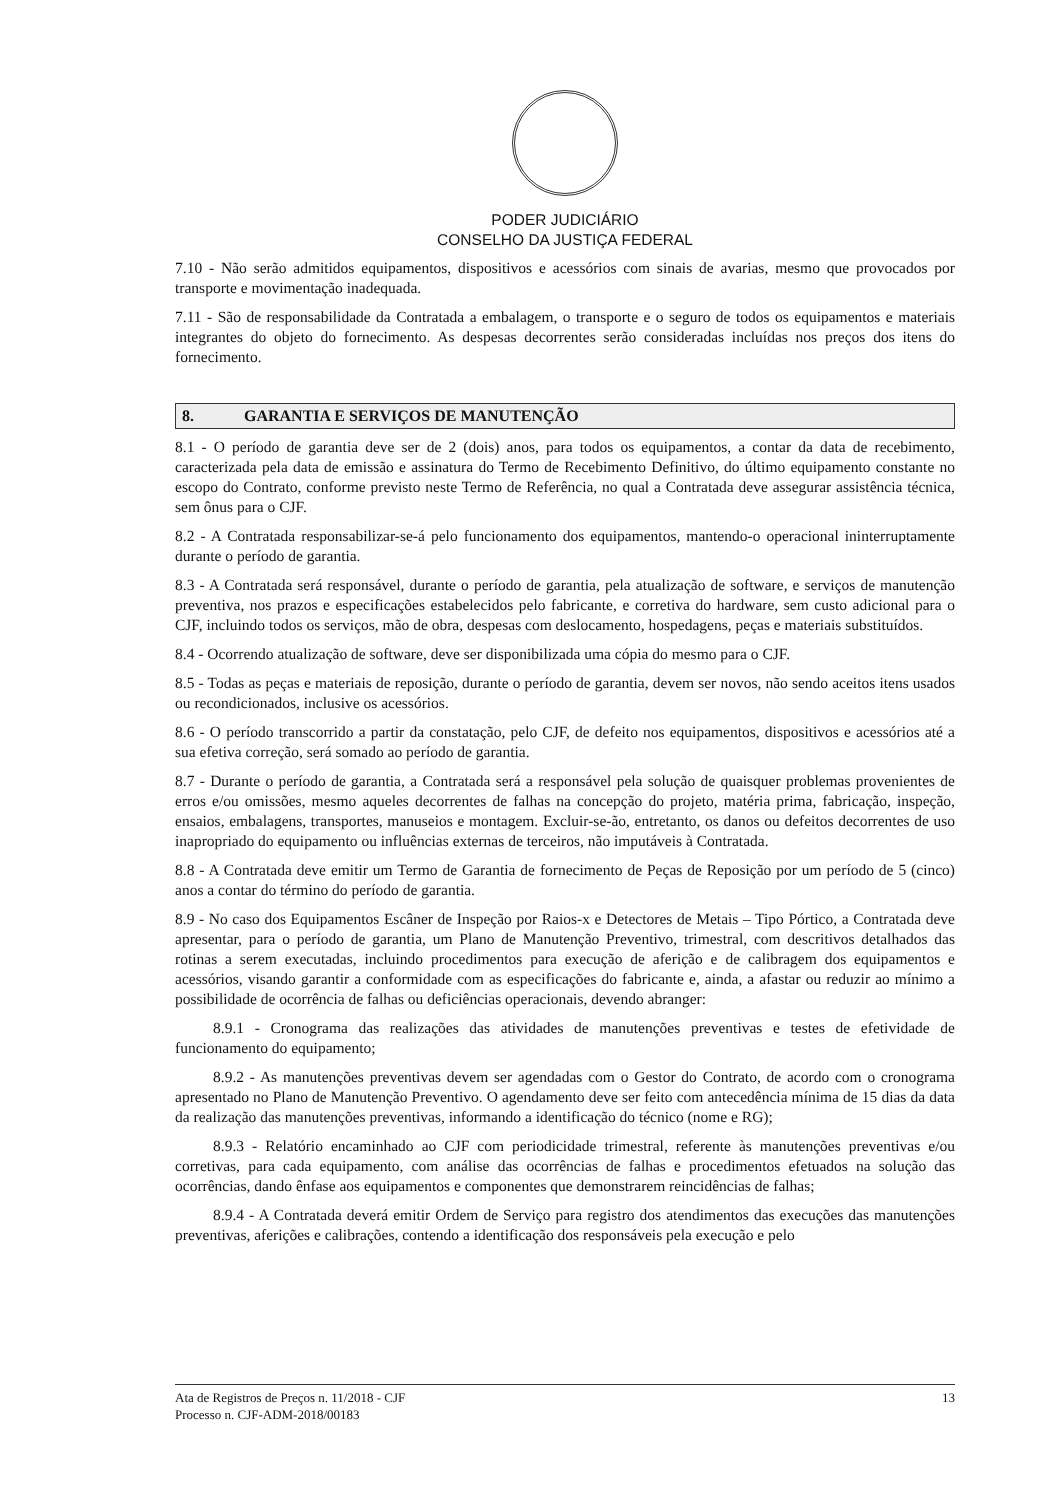PODER JUDICIÁRIO
CONSELHO DA JUSTIÇA FEDERAL
7.10 - Não serão admitidos equipamentos, dispositivos e acessórios com sinais de avarias, mesmo que provocados por transporte e movimentação inadequada.
7.11 - São de responsabilidade da Contratada a embalagem, o transporte e o seguro de todos os equipamentos e materiais integrantes do objeto do fornecimento. As despesas decorrentes serão consideradas incluídas nos preços dos itens do fornecimento.
8. GARANTIA E SERVIÇOS DE MANUTENÇÃO
8.1 - O período de garantia deve ser de 2 (dois) anos, para todos os equipamentos, a contar da data de recebimento, caracterizada pela data de emissão e assinatura do Termo de Recebimento Definitivo, do último equipamento constante no escopo do Contrato, conforme previsto neste Termo de Referência, no qual a Contratada deve assegurar assistência técnica, sem ônus para o CJF.
8.2 - A Contratada responsabilizar-se-á pelo funcionamento dos equipamentos, mantendo-o operacional ininterruptamente durante o período de garantia.
8.3 - A Contratada será responsável, durante o período de garantia, pela atualização de software, e serviços de manutenção preventiva, nos prazos e especificações estabelecidos pelo fabricante, e corretiva do hardware, sem custo adicional para o CJF, incluindo todos os serviços, mão de obra, despesas com deslocamento, hospedagens, peças e materiais substituídos.
8.4 - Ocorrendo atualização de software, deve ser disponibilizada uma cópia do mesmo para o CJF.
8.5 - Todas as peças e materiais de reposição, durante o período de garantia, devem ser novos, não sendo aceitos itens usados ou recondicionados, inclusive os acessórios.
8.6 - O período transcorrido a partir da constatação, pelo CJF, de defeito nos equipamentos, dispositivos e acessórios até a sua efetiva correção, será somado ao período de garantia.
8.7 - Durante o período de garantia, a Contratada será a responsável pela solução de quaisquer problemas provenientes de erros e/ou omissões, mesmo aqueles decorrentes de falhas na concepção do projeto, matéria prima, fabricação, inspeção, ensaios, embalagens, transportes, manuseios e montagem. Excluir-se-ão, entretanto, os danos ou defeitos decorrentes de uso inapropriado do equipamento ou influências externas de terceiros, não imputáveis à Contratada.
8.8 - A Contratada deve emitir um Termo de Garantia de fornecimento de Peças de Reposição por um período de 5 (cinco) anos a contar do término do período de garantia.
8.9 - No caso dos Equipamentos Escâner de Inspeção por Raios-x e Detectores de Metais – Tipo Pórtico, a Contratada deve apresentar, para o período de garantia, um Plano de Manutenção Preventivo, trimestral, com descritivos detalhados das rotinas a serem executadas, incluindo procedimentos para execução de aferição e de calibragem dos equipamentos e acessórios, visando garantir a conformidade com as especificações do fabricante e, ainda, a afastar ou reduzir ao mínimo a possibilidade de ocorrência de falhas ou deficiências operacionais, devendo abranger:
8.9.1 - Cronograma das realizações das atividades de manutenções preventivas e testes de efetividade de funcionamento do equipamento;
8.9.2 - As manutenções preventivas devem ser agendadas com o Gestor do Contrato, de acordo com o cronograma apresentado no Plano de Manutenção Preventivo. O agendamento deve ser feito com antecedência mínima de 15 dias da data da realização das manutenções preventivas, informando a identificação do técnico (nome e RG);
8.9.3 - Relatório encaminhado ao CJF com periodicidade trimestral, referente às manutenções preventivas e/ou corretivas, para cada equipamento, com análise das ocorrências de falhas e procedimentos efetuados na solução das ocorrências, dando ênfase aos equipamentos e componentes que demonstrarem reincidências de falhas;
8.9.4 - A Contratada deverá emitir Ordem de Serviço para registro dos atendimentos das execuções das manutenções preventivas, aferições e calibrações, contendo a identificação dos responsáveis pela execução e pelo
Ata de Registros de Preços n. 11/2018 - CJF
Processo n. CJF-ADM-2018/00183
13